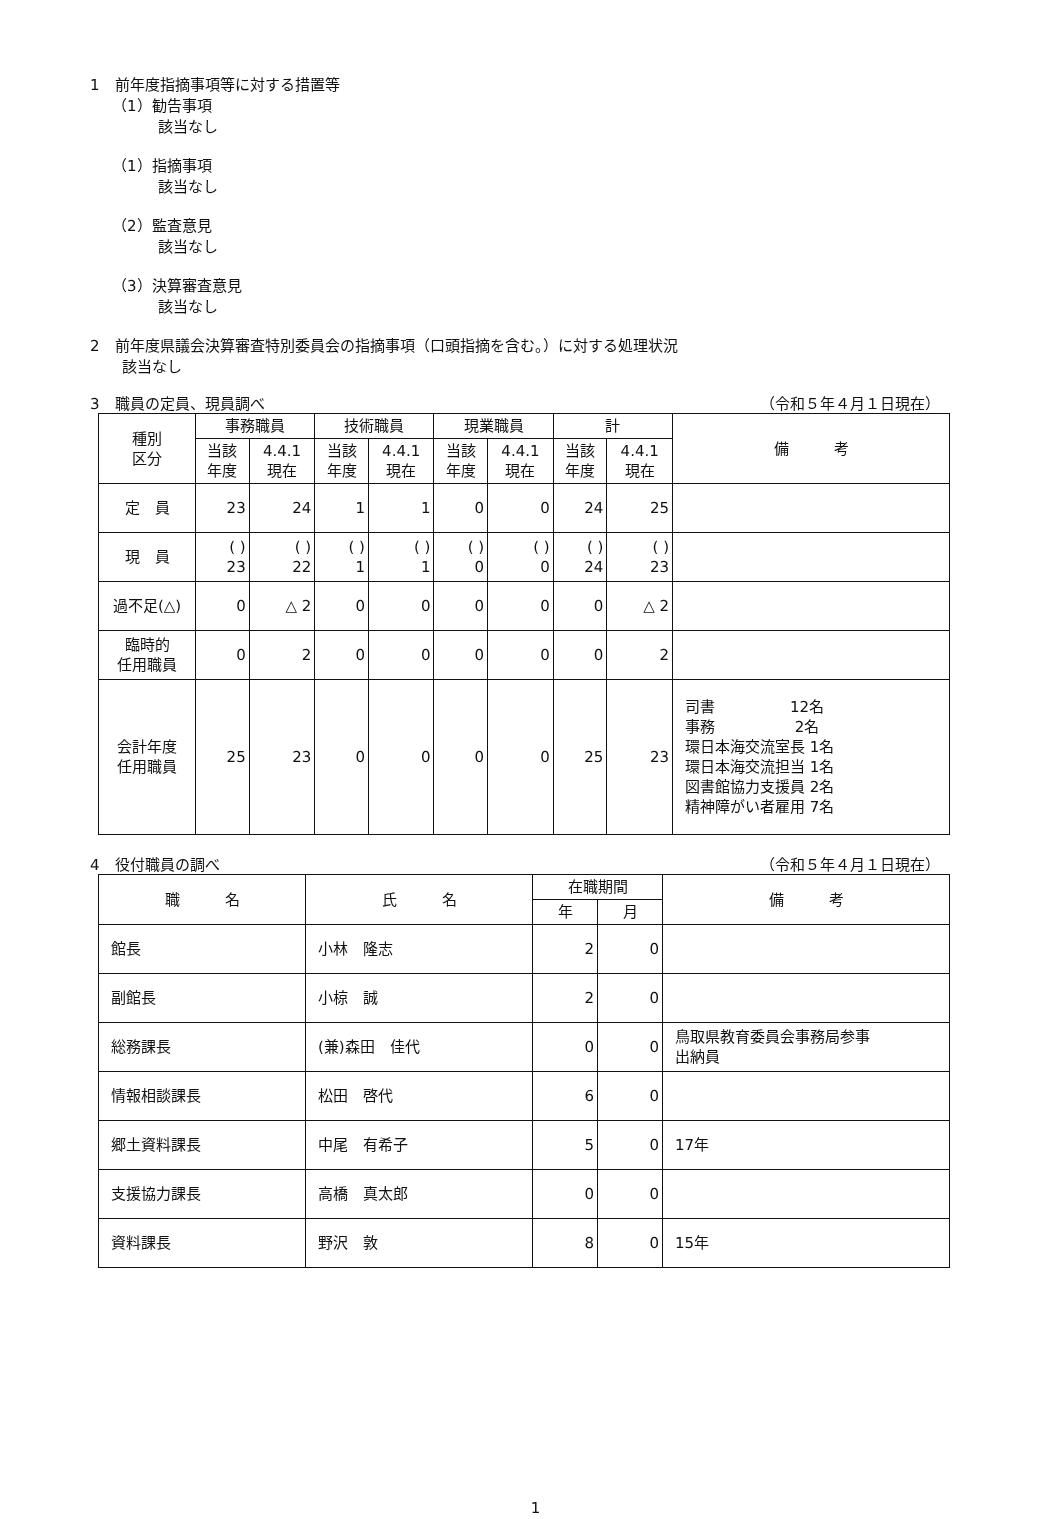1　前年度指摘事項等に対する措置等
（1）勧告事項
該当なし
（1）指摘事項
該当なし
（2）監査意見
該当なし
（3）決算審査意見
該当なし
2　前年度県議会決算審査特別委員会の指摘事項（口頭指摘を含む。）に対する処理状況
該当なし
3　職員の定員、現員調べ （令和５年４月１日現在）
| 種別 区分 | 事務職員 | | 技術職員 | | 現業職員 | | 計 | | 備 考 |
| --- | --- | --- | --- | --- | --- | --- | --- | --- | --- |
| | 当該 年度 | 4.4.1 現在 | 当該 年度 | 4.4.1 現在 | 当該 年度 | 4.4.1 現在 | 当該 年度 | 4.4.1 現在 | |
| 定 員 | 23 | 24 | 1 | 1 | 0 | 0 | 24 | 25 | |
| 現 員 | ( ) 23 | ( ) 22 | ( ) 1 | ( ) 1 | ( ) 0 | ( ) 0 | ( ) 24 | ( ) 23 | |
| 過不足(△) | 0 | △ 2 | 0 | 0 | 0 | 0 | 0 | △ 2 | |
| 臨時的 任用職員 | 0 | 2 | 0 | 0 | 0 | 0 | 0 | 2 | |
| 会計年度 任用職員 | 25 | 23 | 0 | 0 | 0 | 0 | 25 | 23 | 司書 12名 事務 2名 環日本海交流室長 1名 環日本海交流担当 1名 図書館協力支援員 2名 精神障がい者雇用 7名 |
4　役付職員の調べ （令和５年４月１日現在）
| 職 名 | 氏 名 | 在職期間 | | 備 考 |
| --- | --- | --- | --- | --- |
| | | 年 | 月 | |
| 館長 | 小林 隆志 | 2 | 0 | |
| 副館長 | 小椋 誠 | 2 | 0 | |
| 総務課長 | (兼)森田 佳代 | 0 | 0 | 鳥取県教育委員会事務局参事 出納員 |
| 情報相談課長 | 松田 啓代 | 6 | 0 | |
| 郷土資料課長 | 中尾 有希子 | 5 | 0 | 17年 |
| 支援協力課長 | 高橋 真太郎 | 0 | 0 | |
| 資料課長 | 野沢 敦 | 8 | 0 | 15年 |
1